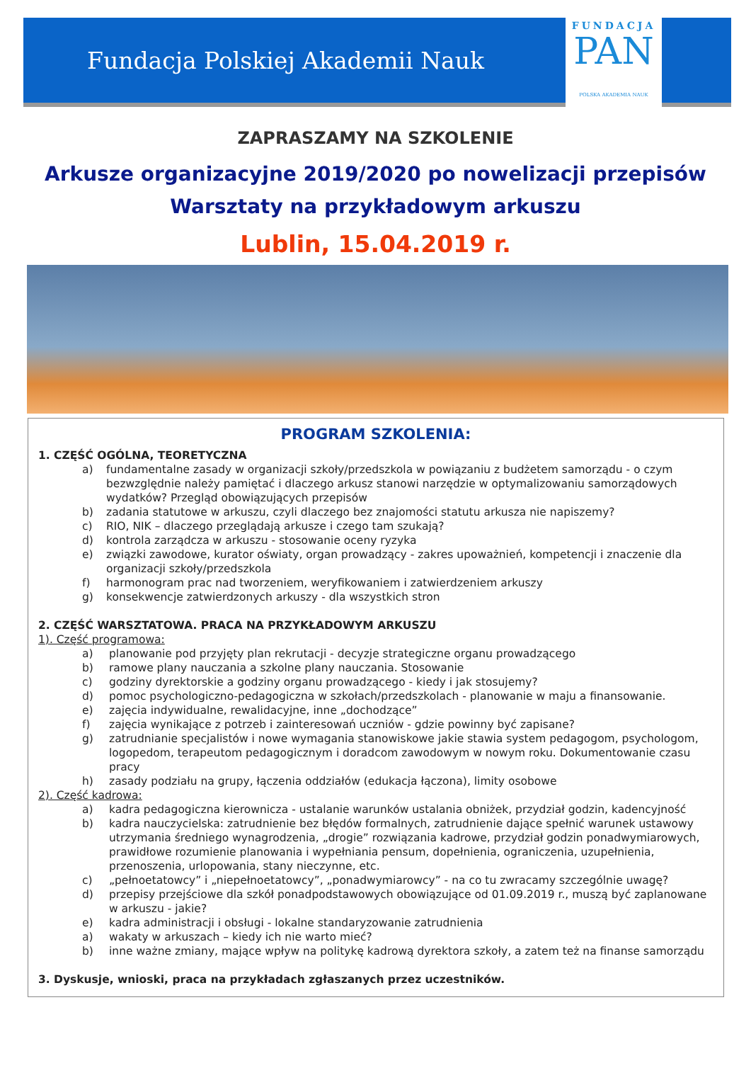Fundacja Polskiej Akademii Nauk
FUNDACJA
PAN
POLSKA AKADEMIA NAUK
ZAPRASZAMY NA SZKOLENIE
Arkusze organizacyjne 2019/2020 po nowelizacji przepisów
Warsztaty na przykładowym arkuszu
Lublin, 15.04.2019 r.
PROGRAM SZKOLENIA:
1. CZĘŚĆ OGÓLNA, TEORETYCZNA
a) fundamentalne zasady w organizacji szkoły/przedszkola w powiązaniu z budżetem samorządu - o czym bezwzględnie należy pamiętać i dlaczego arkusz stanowi narzędzie w optymalizowaniu samorządowych wydatków? Przegląd obowiązujących przepisów
b) zadania statutowe w arkuszu, czyli dlaczego bez znajomości statutu arkusza nie napiszemy?
c) RIO, NIK – dlaczego przeglądają arkusze i czego tam szukają?
d) kontrola zarządcza w arkuszu - stosowanie oceny ryzyka
e) związki zawodowe, kurator oświaty, organ prowadzący - zakres upoważnień, kompetencji i znaczenie dla organizacji szkoły/przedszkola
f) harmonogram prac nad tworzeniem, weryfikowaniem i zatwierdzeniem arkuszy
g) konsekwencje zatwierdzonych arkuszy - dla wszystkich stron
2. CZĘŚĆ WARSZTATOWA. PRACA NA PRZYKŁADOWYM ARKUSZU
1). Część programowa:
a) planowanie pod przyjęty plan rekrutacji - decyzje strategiczne organu prowadzącego
b) ramowe plany nauczania a szkolne plany nauczania. Stosowanie
c) godziny dyrektorskie a godziny organu prowadzącego - kiedy i jak stosujemy?
d) pomoc psychologiczno-pedagogiczna w szkołach/przedszkolach - planowanie w maju a finansowanie.
e) zajęcia indywidualne, rewalidacyjne, inne „dochodzące”
f) zajęcia wynikające z potrzeb i zainteresowań uczniów - gdzie powinny być zapisane?
g) zatrudnianie specjalistów i nowe wymagania stanowiskowe jakie stawia system pedagogom, psychologom, logopedom, terapeutom pedagogicznym i doradcom zawodowym w nowym roku. Dokumentowanie czasu pracy
h) zasady podziału na grupy, łączenia oddziałów (edukacja łączona), limity osobowe
2). Część kadrowa:
a) kadra pedagogiczna kierownicza - ustalanie warunków ustalania obniżek, przydział godzin, kadencyjność
b) kadra nauczycielska: zatrudnienie bez błędów formalnych, zatrudnienie dające spełnić warunek ustawowy utrzymania średniego wynagrodzenia, „drogie” rozwiązania kadrowe, przydział godzin ponadwymiarowych, prawidłowe rozumienie planowania i wypełniania pensum, dopełnienia, ograniczenia, uzupełnienia, przenoszenia, urlopowania, stany nieczynne, etc.
c) „pełnoetatowcy” i „niepełnoetatowcy”, „ponadwymiarowcy” - na co tu zwracamy szczególnie uwagę?
d) przepisy przejściowe dla szkół ponadpodstawowych obowiązujące od 01.09.2019 r., muszą być zaplanowane w arkuszu - jakie?
e) kadra administracji i obsługi - lokalne standaryzowanie zatrudnienia
a) wakaty w arkuszach – kiedy ich nie warto mieć?
b) inne ważne zmiany, mające wpływ na politykę kadrową dyrektora szkoły, a zatem też na finanse samorządu
3. Dyskusje, wnioski, praca na przykładach zgłaszanych przez uczestników.